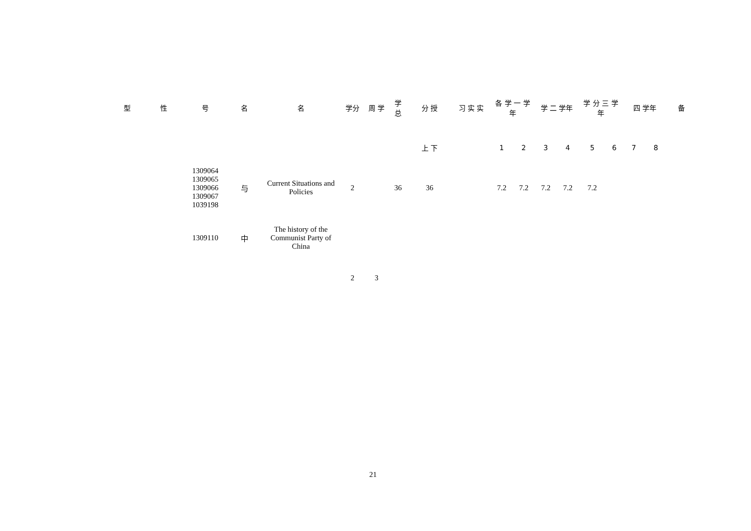| 型 | 性 | 号 | 名 | 名 | 学分 | 周 学 | 学 总 | 分 授 | 习 实 实 | 各 学 一 学年 | | 学 二 学年 | | 学 分 三 学年 | | 四 学年 | | 备 |
| --- | --- | --- | --- | --- | --- | --- | --- | --- | --- | --- | --- | --- | --- | --- | --- | --- | --- | --- |
| | | | | | | | | 上 下 | | 1 | 2 | 3 | 4 | 5 | 6 | 7 | 8 | |
| | | 1309064 1309065 1309066 1309067 1039198 | 与 | Current Situations and Policies | 2 | | 36 | 36 | | 7.2 | 7.2 | 7.2 | 7.2 | 7.2 | | | | |
| | | 1309110 | 中 | The history of the Communist Party of China | | | | | | | | | | | | | | |
| | | | | | 2 | 3 | | | | | | | | | | | | |
21